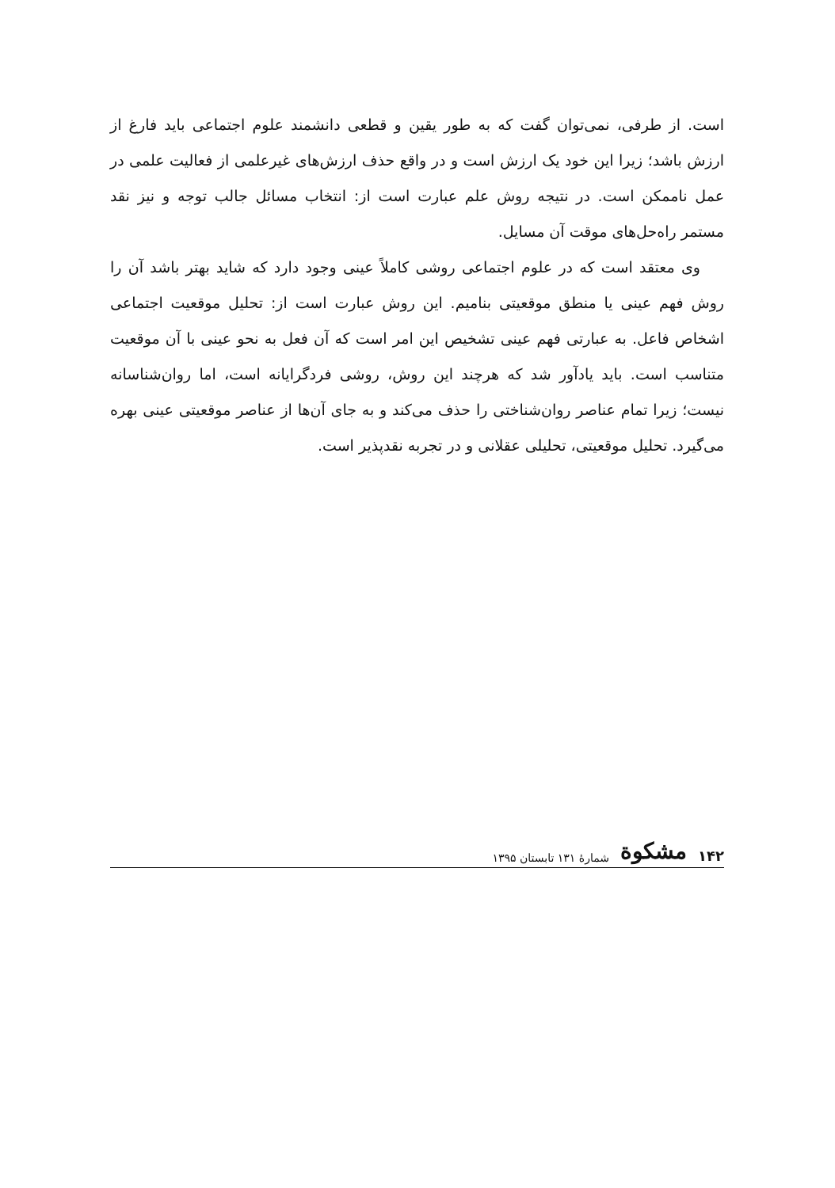است. از طرفی، نمی‌توان گفت که به طور یقین و قطعی دانشمند علوم اجتماعی باید فارغ از ارزش باشد؛ زیرا این خود یک ارزش است و در واقع حذف ارزش‌های غیرعلمی از فعالیت علمی در عمل ناممکن است. در نتیجه روش علم عبارت است از: انتخاب مسائل جالب توجه و نیز نقد مستمر راه‌حل‌های موقت آن مسایل.
وی معتقد است که در علوم اجتماعی روشی کاملاً عینی وجود دارد که شاید بهتر باشد آن را روش فهم عینی یا منطق موقعیتی بنامیم. این روش عبارت است از: تحلیل موقعیت اجتماعی اشخاص فاعل. به عبارتی فهم عینی تشخیص این امر است که آن فعل به نحو عینی با آن موقعیت متناسب است. باید یادآور شد که هرچند این روش، روشی فردگرایانه است، اما روان‌شناسانه نیست؛ زیرا تمام عناصر روان‌شناختی را حذف می‌کند و به جای آن‌ها از عناصر موقعیتی عینی بهره می‌گیرد. تحلیل موقعیتی، تحلیلی عقلانی و در تجربه نقدپذیر است.
۱۴۲ مشکوة شمارهٔ ۱۳۱ تابستان ۱۳۹۵